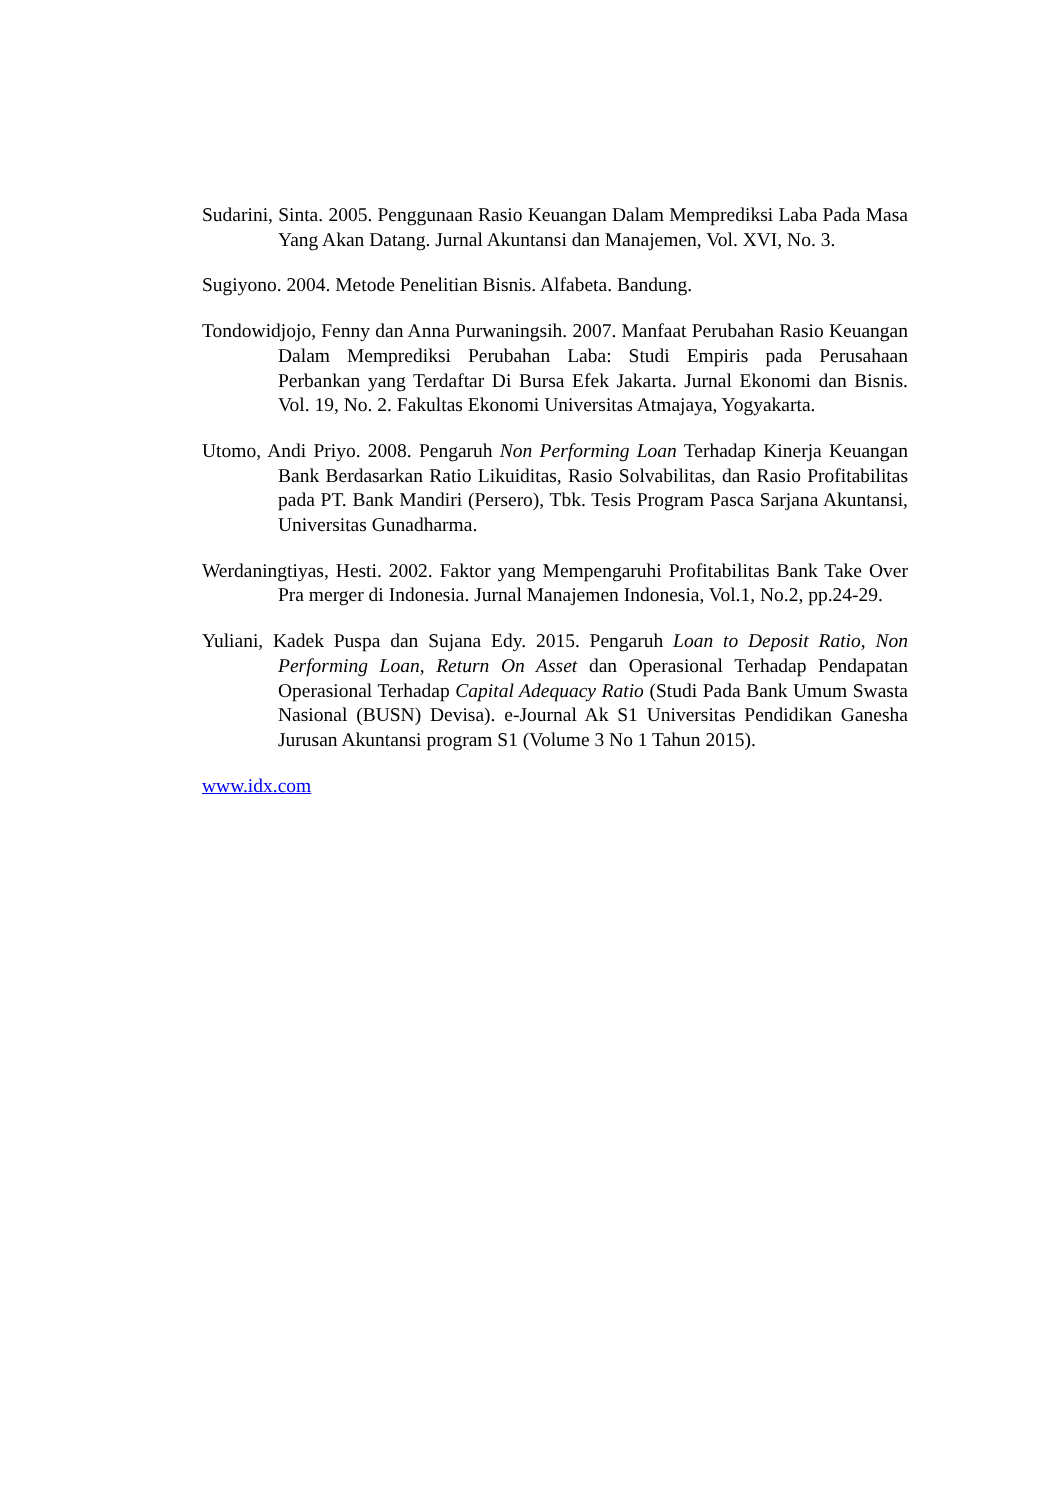Sudarini, Sinta. 2005. Penggunaan Rasio Keuangan Dalam Memprediksi Laba Pada Masa Yang Akan Datang. Jurnal Akuntansi dan Manajemen, Vol. XVI, No. 3.
Sugiyono. 2004. Metode Penelitian Bisnis. Alfabeta. Bandung.
Tondowidjojo, Fenny dan Anna Purwaningsih. 2007. Manfaat Perubahan Rasio Keuangan Dalam Memprediksi Perubahan Laba: Studi Empiris pada Perusahaan Perbankan yang Terdaftar Di Bursa Efek Jakarta. Jurnal Ekonomi dan Bisnis. Vol. 19, No. 2. Fakultas Ekonomi Universitas Atmajaya, Yogyakarta.
Utomo, Andi Priyo. 2008. Pengaruh Non Performing Loan Terhadap Kinerja Keuangan Bank Berdasarkan Ratio Likuiditas, Rasio Solvabilitas, dan Rasio Profitabilitas pada PT. Bank Mandiri (Persero), Tbk. Tesis Program Pasca Sarjana Akuntansi, Universitas Gunadharma.
Werdaningtiyas, Hesti. 2002. Faktor yang Mempengaruhi Profitabilitas Bank Take Over Pra merger di Indonesia. Jurnal Manajemen Indonesia, Vol.1, No.2, pp.24-29.
Yuliani, Kadek Puspa dan Sujana Edy. 2015. Pengaruh Loan to Deposit Ratio, Non Performing Loan, Return On Asset dan Operasional Terhadap Pendapatan Operasional Terhadap Capital Adequacy Ratio (Studi Pada Bank Umum Swasta Nasional (BUSN) Devisa). e-Journal Ak S1 Universitas Pendidikan Ganesha Jurusan Akuntansi program S1 (Volume 3 No 1 Tahun 2015).
www.idx.com